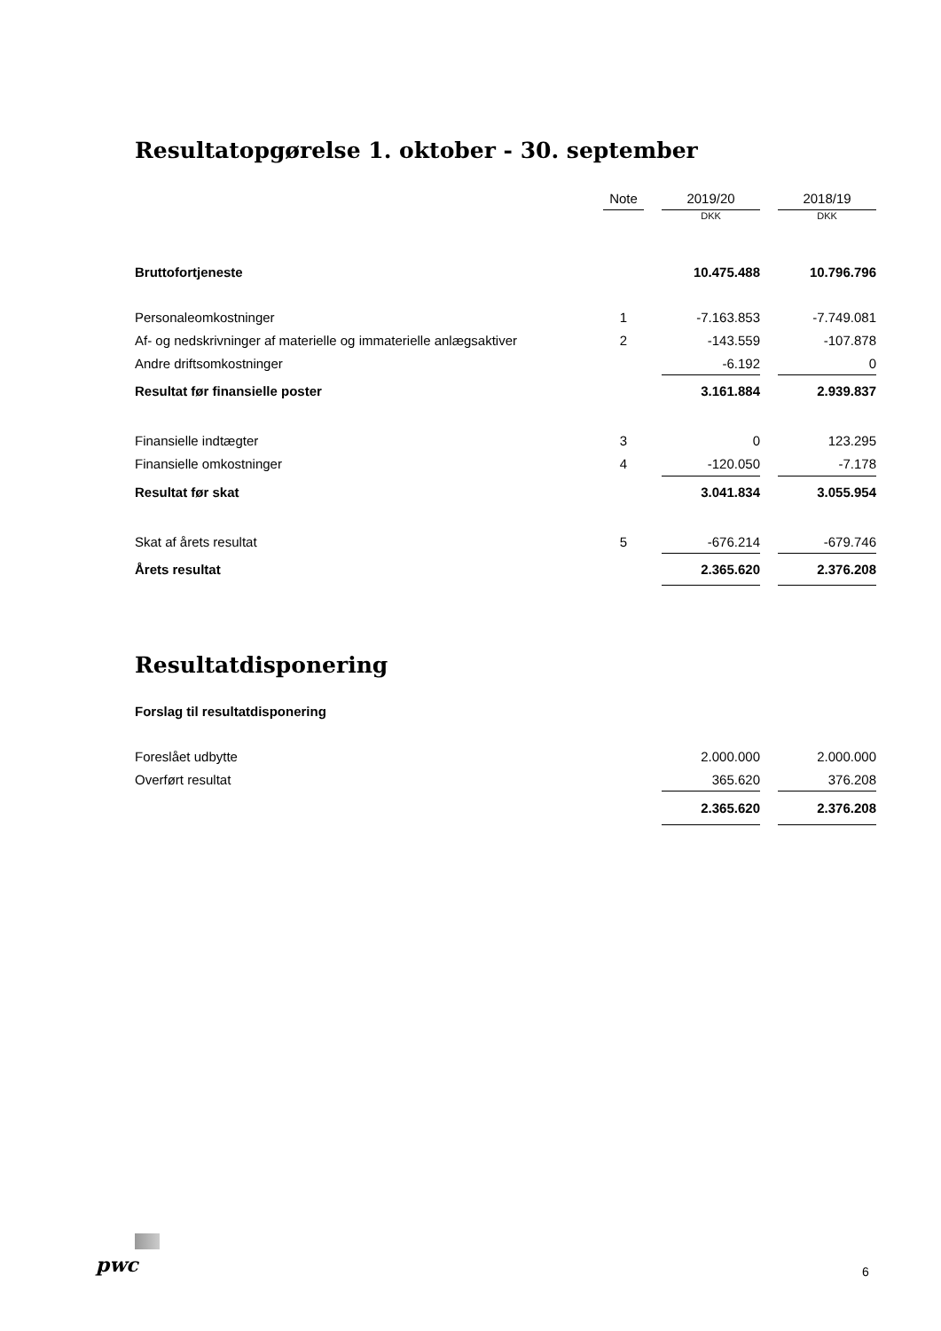Resultatopgørelse 1. oktober - 30. september
| | Note | | 2019/20 | | 2018/19 |
| --- | --- | --- | --- | --- | --- |
| | | | DKK | | DKK |
| Bruttofortjeneste | | | 10.475.488 | | 10.796.796 |
| Personaleomkostninger | 1 | | -7.163.853 | | -7.749.081 |
| Af- og nedskrivninger af materielle og immaterielle anlægsaktiver | 2 | | -143.559 | | -107.878 |
| Andre driftsomkostninger | | | -6.192 | | 0 |
| Resultat før finansielle poster | | | 3.161.884 | | 2.939.837 |
| Finansielle indtægter | 3 | | 0 | | 123.295 |
| Finansielle omkostninger | 4 | | -120.050 | | -7.178 |
| Resultat før skat | | | 3.041.834 | | 3.055.954 |
| Skat af årets resultat | 5 | | -676.214 | | -679.746 |
| Årets resultat | | | 2.365.620 | | 2.376.208 |
Resultatdisponering
| Forslag til resultatdisponering | | | | | |
| Foreslået udbytte | | | 2.000.000 | | 2.000.000 |
| Overført resultat | | | 365.620 | | 376.208 |
| | | | 2.365.620 | | 2.376.208 |
pwc 6